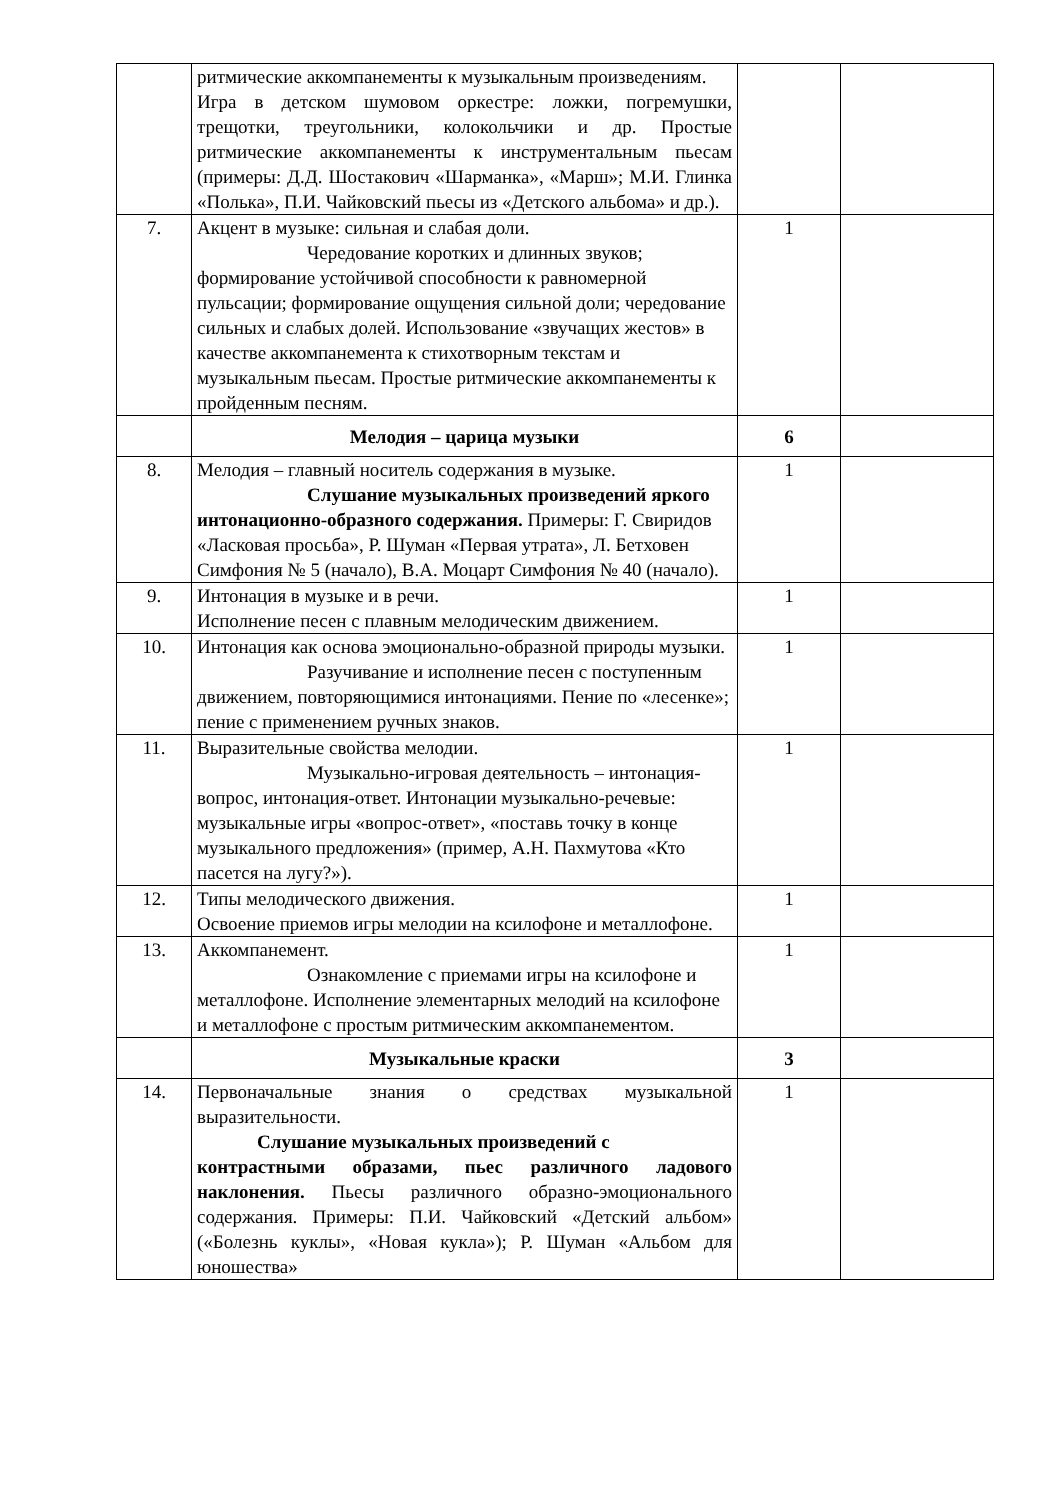| | ритмические аккомпанементы к музыкальным произведениям. Игра в детском шумовом оркестре: ложки, погремушки, трещотки, треугольники, колокольчики и др. Простые ритмические аккомпанементы к инструментальным пьесам (примеры: Д.Д. Шостакович «Шарманка», «Марш»; М.И. Глинка «Полька», П.И. Чайковский пьесы из «Детского альбома» и др.). | | |
| 7. | Акцент в музыке: сильная и слабая доли. Чередование коротких и длинных звуков; формирование устойчивой способности к равномерной пульсации; формирование ощущения сильной доли; чередование сильных и слабых долей. Использование «звучащих жестов» в качестве аккомпанемента к стихотворным текстам и музыкальным пьесам. Простые ритмические аккомпанементы к пройденным песням. | 1 | |
| | Мелодия – царица музыки | 6 | |
| 8. | Мелодия – главный носитель содержания в музыке. Слушание музыкальных произведений яркого интонационно-образного содержания. Примеры: Г. Свиридов «Ласковая просьба», Р. Шуман «Первая утрата», Л. Бетховен Симфония № 5 (начало), В.А. Моцарт Симфония № 40 (начало). | 1 | |
| 9. | Интонация в музыке и в речи. Исполнение песен с плавным мелодическим движением. | 1 | |
| 10. | Интонация как основа эмоционально-образной природы музыки. Разучивание и исполнение песен с поступенным движением, повторяющимися интонациями. Пение по «лесенке»; пение с применением ручных знаков. | 1 | |
| 11. | Выразительные свойства мелодии. Музыкально-игровая деятельность – интонация- вопрос, интонация-ответ. Интонации музыкально-речевые: музыкальные игры «вопрос-ответ», «поставь точку в конце музыкального предложения» (пример, А.Н. Пахмутова «Кто пасется на лугу?»). | 1 | |
| 12. | Типы мелодического движения. Освоение приемов игры мелодии на ксилофоне и металлофоне. | 1 | |
| 13. | Аккомпанемент. Ознакомление с приемами игры на ксилофоне и металлофоне. Исполнение элементарных мелодий на ксилофоне и металлофоне с простым ритмическим аккомпанементом. | 1 | |
| | Музыкальные краски | 3 | |
| 14. | Первоначальные знания о средствах музыкальной выразительности. Слушание музыкальных произведений с контрастными образами, пьес различного ладового наклонения. Пьесы различного образно-эмоционального содержания. Примеры: П.И. Чайковский «Детский альбом» («Болезнь куклы», «Новая кукла»); Р. Шуман «Альбом для юношества» | 1 | |